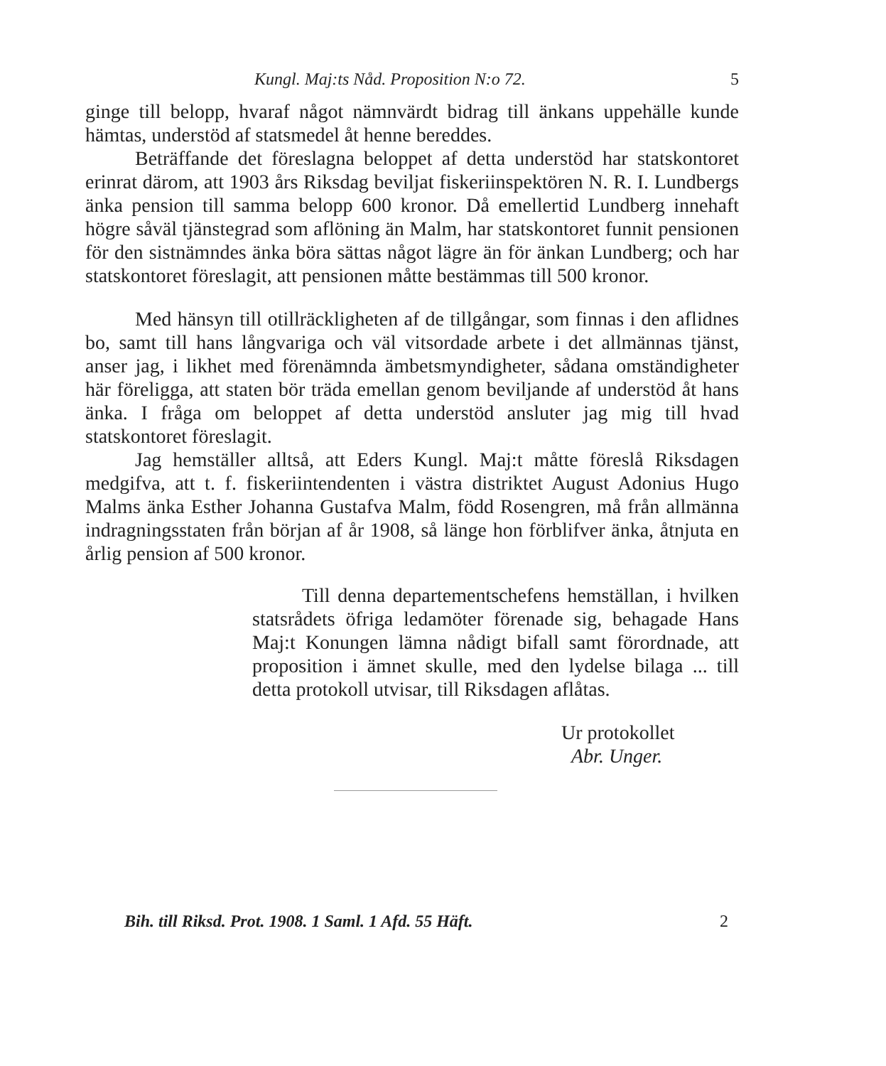Kungl. Maj:ts Nåd. Proposition N:o 72. 5
ginge till belopp, hvaraf något nämnvärdt bidrag till änkans uppehälle kunde hämtas, understöd af statsmedel åt henne bereddes.
Beträffande det föreslagna beloppet af detta understöd har statskontoret erinrat därom, att 1903 års Riksdag beviljat fiskeriinspektören N. R. I. Lundbergs änka pension till samma belopp 600 kronor. Då emellertid Lundberg innehaft högre såväl tjänstegrad som aflöning än Malm, har statskontoret funnit pensionen för den sistnämndes änka böra sättas något lägre än för änkan Lundberg; och har statskontoret föreslagit, att pensionen måtte bestämmas till 500 kronor.
Med hänsyn till otillräckligheten af de tillgångar, som finnas i den aflidnes bo, samt till hans långvariga och väl vitsordade arbete i det allmännas tjänst, anser jag, i likhet med förenämnda ämbetsmyndigheter, sådana omständigheter här föreligga, att staten bör träda emellan genom beviljande af understöd åt hans änka. I fråga om beloppet af detta understöd ansluter jag mig till hvad statskontoret föreslagit.
Jag hemställer alltså, att Eders Kungl. Maj:t måtte föreslå Riksdagen medgifva, att t. f. fiskeriintendenten i västra distriktet August Adonius Hugo Malms änka Esther Johanna Gustafva Malm, född Rosengren, må från allmänna indragningsstaten från början af år 1908, så länge hon förblifver änka, åtnjuta en årlig pension af 500 kronor.
Till denna departementschefens hemställan, i hvilken statsrådets öfriga ledamöter förenade sig, behagade Hans Maj:t Konungen lämna nådigt bifall samt förordnade, att proposition i ämnet skulle, med den lydelse bilaga ... till detta protokoll utvisar, till Riksdagen aflåtas.
Ur protokollet
Abr. Unger.
Bih. till Riksd. Prot. 1908. 1 Saml. 1 Afd. 55 Häft. 2